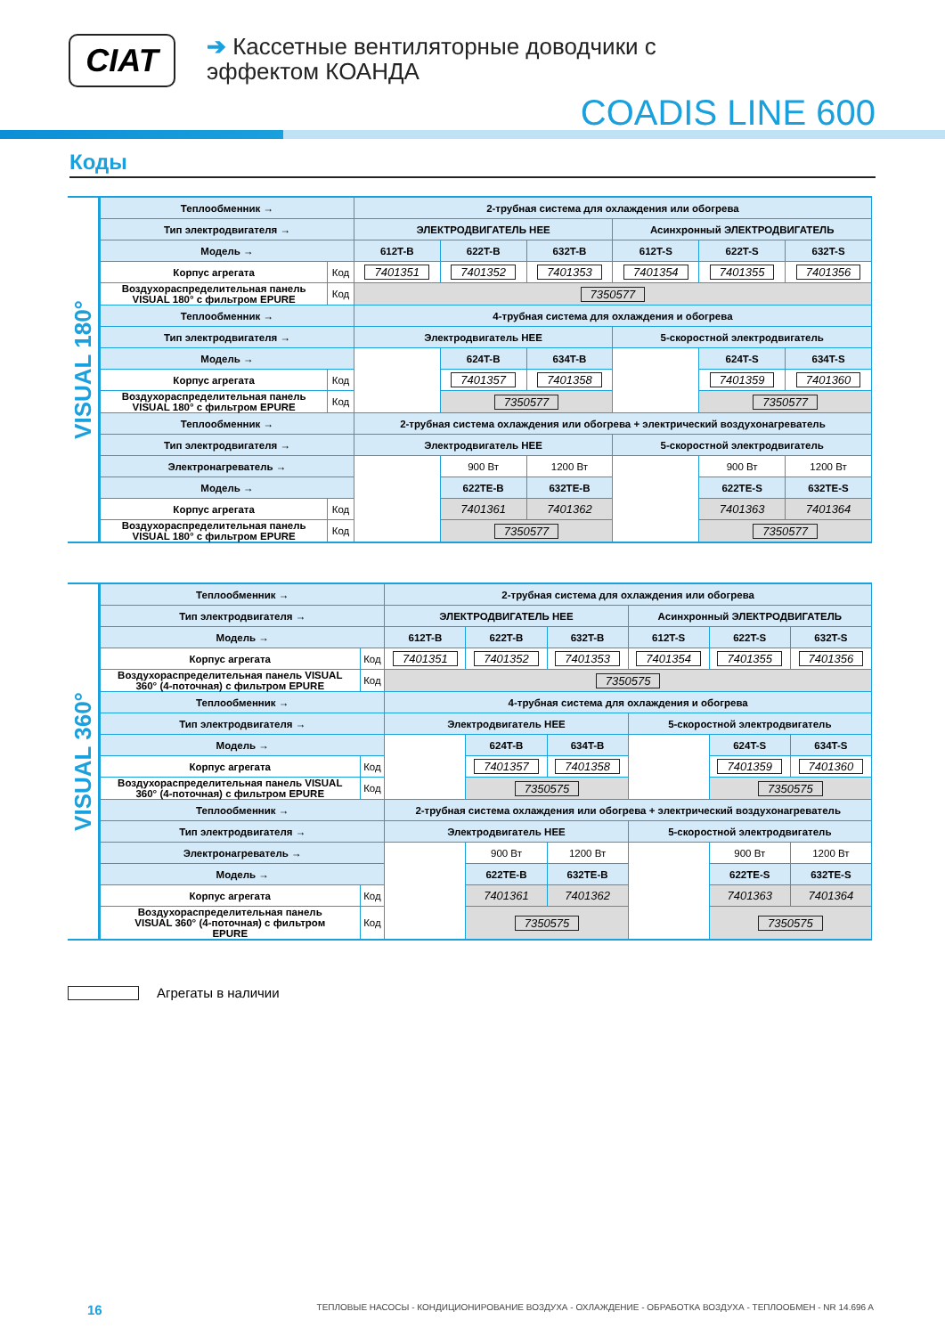CIAT
➔ Кассетные вентиляторные доводчики с
эффектом КОАНДА
COADIS LINE 600
Коды
VISUAL 180°
| Теплообменник → | | 2-трубная система для охлаждения или обогрева | | | | | |
| Тип электродвигателя → | | ЭЛЕКТРОДВИГАТЕЛЬ HEE | | | Асинхронный ЭЛЕКТРОДВИГАТЕЛЬ | | |
| Модель → | | 612T-B | 622T-B | 632T-B | 612T-S | 622T-S | 632T-S |
| Корпус агрегата | Код | 7401351 | 7401352 | 7401353 | 7401354 | 7401355 | 7401356 |
| Воздухораспределительная панель VISUAL 180° с фильтром EPURE | Код | 7350577 | | | | | |
| Теплообменник → | | 4-трубная система для охлаждения и обогрева | | | | | |
| Тип электродвигателя → | | Электродвигатель HEE | | | 5-скоростной электродвигатель | | |
| Модель → | | | 624T-B | 634T-B | | 624T-S | 634T-S |
| Корпус агрегата | Код | | 7401357 | 7401358 | | 7401359 | 7401360 |
| Воздухораспределительная панель VISUAL 180° с фильтром EPURE | Код | | 7350577 | | | 7350577 | |
| Теплообменник → | | 2-трубная система охлаждения или обогрева + электрический воздухонагреватель | | | | | |
| Тип электродвигателя → | | Электродвигатель HEE | | | 5-скоростной электродвигатель | | |
| Электронагреватель → | | | 900 Вт | 1200 Вт | | 900 Вт | 1200 Вт |
| Модель → | | | 622TE-B | 632TE-B | | 622TE-S | 632TE-S |
| Корпус агрегата | Код | | 7401361 | 7401362 | | 7401363 | 7401364 |
| Воздухораспределительная панель VISUAL 180° с фильтром EPURE | Код | | 7350577 | | | 7350577 | |
VISUAL 360°
| Теплообменник → | | 2-трубная система для охлаждения или обогрева | | | | | |
| Тип электродвигателя → | | ЭЛЕКТРОДВИГАТЕЛЬ HEE | | | Асинхронный ЭЛЕКТРОДВИГАТЕЛЬ | | |
| Модель → | | 612T-B | 622T-B | 632T-B | 612T-S | 622T-S | 632T-S |
| Корпус агрегата | Код | 7401351 | 7401352 | 7401353 | 7401354 | 7401355 | 7401356 |
| Воздухораспределительная панель VISUAL 360° (4-поточная) с фильтром EPURE | Код | 7350575 | | | | | |
| Теплообменник → | | 4-трубная система для охлаждения и обогрева | | | | | |
| Тип электродвигателя → | | Электродвигатель HEE | | | 5-скоростной электродвигатель | | |
| Модель → | | | 624T-B | 634T-B | | 624T-S | 634T-S |
| Корпус агрегата | Код | | 7401357 | 7401358 | | 7401359 | 7401360 |
| Воздухораспределительная панель VISUAL 360° (4-поточная) с фильтром EPURE | Код | | 7350575 | | | 7350575 | |
| Теплообменник → | | 2-трубная система охлаждения или обогрева + электрический воздухонагреватель | | | | | |
| Тип электродвигателя → | | Электродвигатель HEE | | | 5-скоростной электродвигатель | | |
| Электронагреватель → | | | 900 Вт | 1200 Вт | | 900 Вт | 1200 Вт |
| Модель → | | | 622TE-B | 632TE-B | | 622TE-S | 632TE-S |
| Корпус агрегата | Код | | 7401361 | 7401362 | | 7401363 | 7401364 |
| Воздухораспределительная панель VISUAL 360° (4-поточная) с фильтром EPURE | Код | | 7350575 | | | 7350575 | |
Агрегаты в наличии
16 ТЕПЛОВЫЕ НАСОСЫ - КОНДИЦИОНИРОВАНИЕ ВОЗДУХА - ОХЛАЖДЕНИЕ - ОБРАБОТКА ВОЗДУХА - ТЕПЛООБМЕН - NR 14.696 A